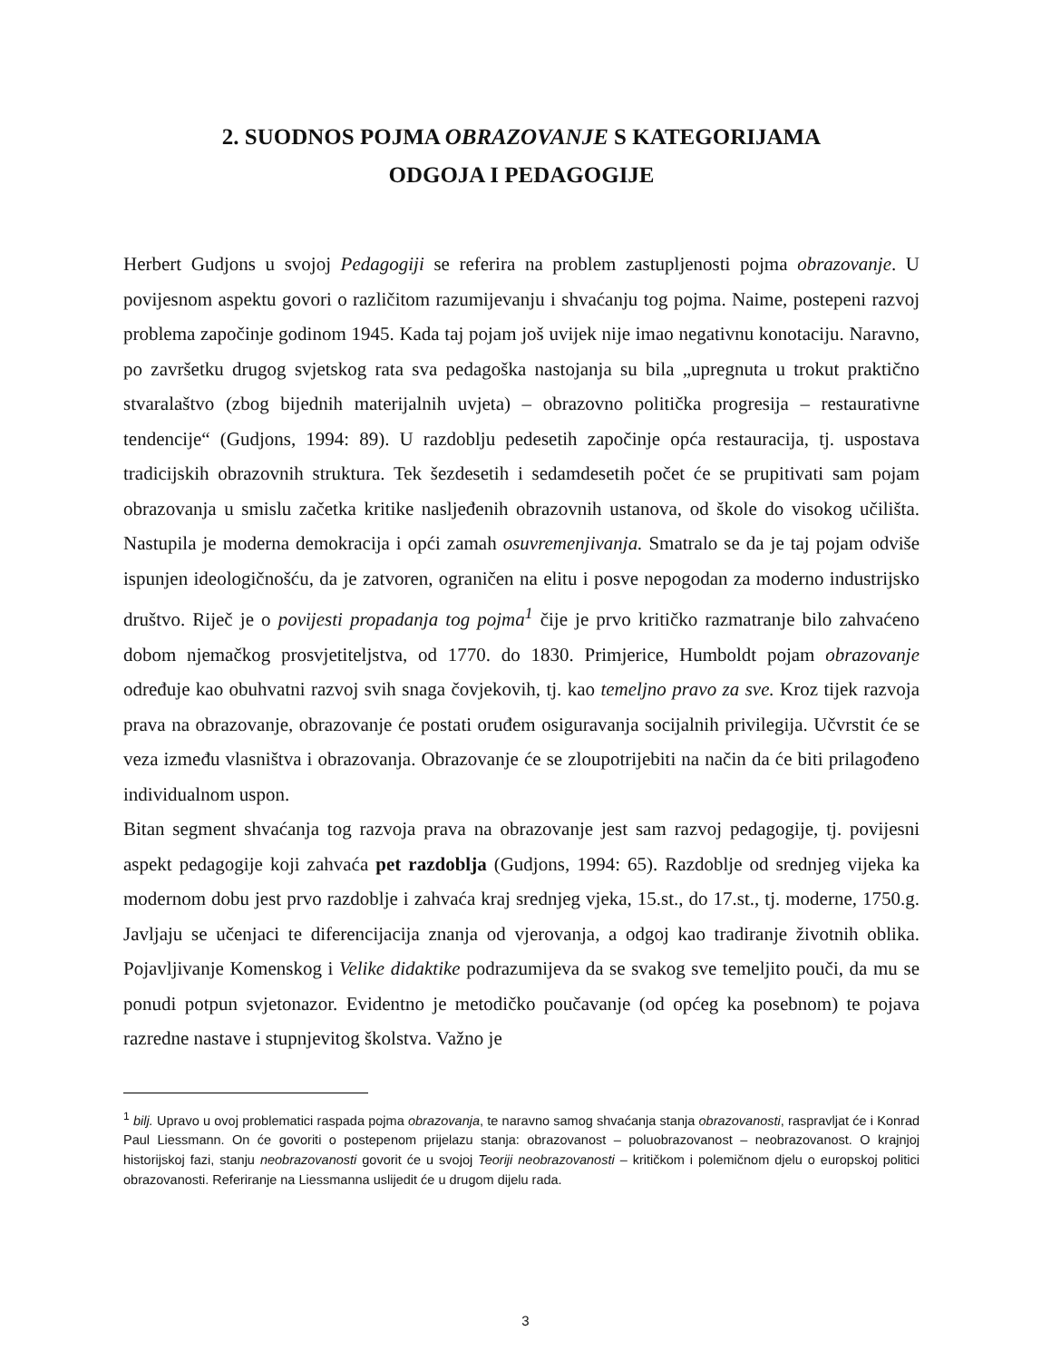2. SUODNOS POJMA OBRAZOVANJE S KATEGORIJAMA
ODGOJA I PEDAGOGIJE
Herbert Gudjons u svojoj Pedagogiji se referira na problem zastupljenosti pojma obrazovanje. U povijesnom aspektu govori o različitom razumijevanju i shvaćanju tog pojma. Naime, postepeni razvoj problema započinje godinom 1945. Kada taj pojam još uvijek nije imao negativnu konotaciju. Naravno, po završetku drugog svjetskog rata sva pedagoška nastojanja su bila „upregnuta u trokut praktično stvaralaštvo (zbog bijednih materijalnih uvjeta) – obrazovno politička progresija – restaurativne tendencije“ (Gudjons, 1994: 89). U razdoblju pedesetih započinje opća restauracija, tj. uspostava tradicijskih obrazovnih struktura. Tek šezdesetih i sedamdesetih počet će se prupitivati sam pojam obrazovanja u smislu začetka kritike naslјeđenih obrazovnih ustanova, od škole do visokog učilišta. Nastupila je moderna demokracija i opći zamah osuvremenjivanja. Smatralo se da je taj pojam odviše ispunjen ideologičnošću, da je zatvoren, ograničen na elitu i posve nepogodan za moderno industrijsko društvo. Riječ je o povijesti propadanja tog pojma<sup>1</sup> čije je prvo kritičko razmatranje bilo zahvaćeno dobom njemačkog prosvjetiteljstva, od 1770. do 1830. Primjerice, Humboldt pojam obrazovanje određuje kao obuhvatni razvoj svih snaga čovjekovih, tj. kao temeljno pravo za sve. Kroz tijek razvoja prava na obrazovanje, obrazovanje će postati oruđem osiguravanja socijalnih privilegija. Učvrstit će se veza između vlasništva i obrazovanja. Obrazovanje će se zloupotrijebiti na način da će biti prilagođeno individualnom uspon.
Bitan segment shvaćanja tog razvoja prava na obrazovanje jest sam razvoj pedagogije, tj. povijesni aspekt pedagogije koji zahvaća pet razdoblja (Gudjons, 1994: 65). Razdoblje od srednjeg vijeka ka modernom dobu jest prvo razdoblje i zahvaća kraj srednjeg vjeka, 15.st., do 17.st., tj. moderne, 1750.g. Javljaju se učenjaci te diferencijacija znanja od vjerovanja, a odgoj kao tradiranje životnih oblika. Pojavljivanje Komenskog i Velike didaktike podrazumijeva da se svakog sve temeljito pouči, da mu se ponudi potpun svjetonazor. Evidentno je metodičko poučavanje (od općeg ka posebnom) te pojava razredne nastave i stupnjevitog školstva. Važno je
<sup>1</sup> bilj. Upravo u ovoj problematici raspada pojma obrazovanja, te naravno samog shvaćanja stanja obrazovanosti, raspravljat će i Konrad Paul Liessmann. On će govoriti o postepenom prijelazu stanja: obrazovanost – poluobrazovanost – neobrazovanost. O krajnjoj historijskoj fazi, stanju neobrazovanosti govorit će u svojoj Teoriji neobrazovanosti – kritičkom i polemičnom djelu o europskoj politici obrazovanosti. Referiranje na Liessmanna uslijedit će u drugom dijelu rada.
3